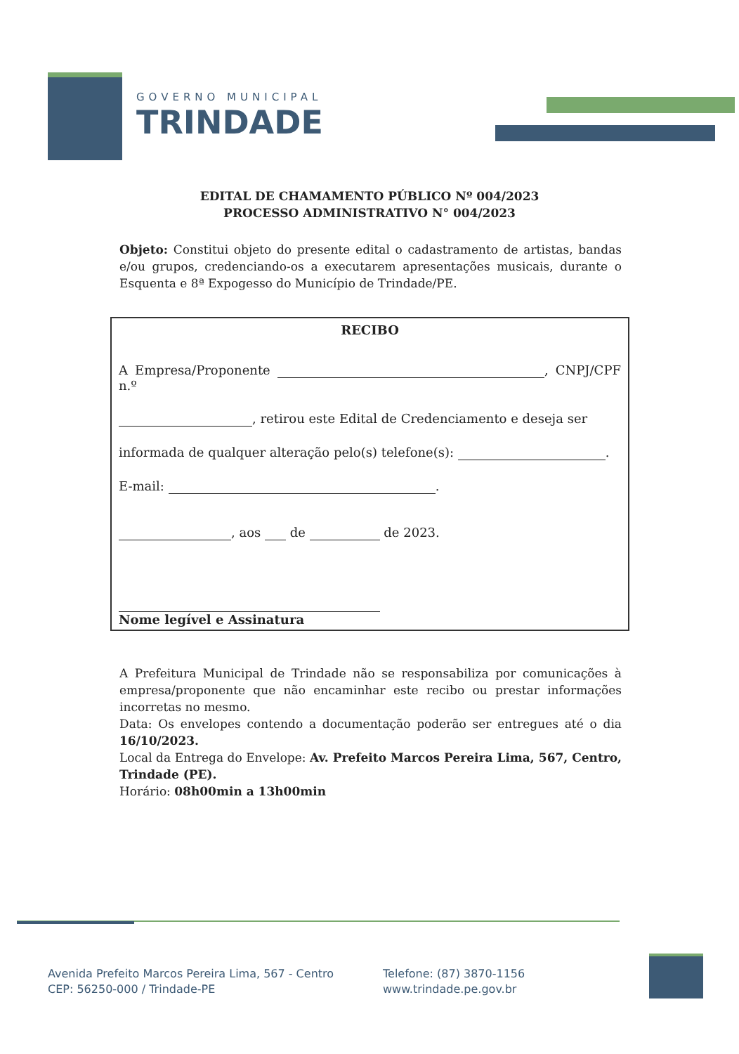GOVERNO MUNICIPAL
TRINDADE
EDITAL DE CHAMAMENTO PÚBLICO Nº 004/2023
PROCESSO ADMINISTRATIVO N° 004/2023
Objeto: Constitui objeto do presente edital o cadastramento de artistas, bandas e/ou grupos, credenciando-os a executarem apresentações musicais, durante o Esquenta e 8ª Expogesso do Município de Trindade/PE.
RECIBO
A Empresa/Proponente , CNPJ/CPF n.º
, retirou este Edital de Credenciamento e deseja ser
informada de qualquer alteração pelo(s) telefone(s): .
E-mail: .
, aos de de 2023.
Nome legível e Assinatura
A Prefeitura Municipal de Trindade não se responsabiliza por comunicações à empresa/proponente que não encaminhar este recibo ou prestar informações incorretas no mesmo.
Data: Os envelopes contendo a documentação poderão ser entregues até o dia 16/10/2023.
Local da Entrega do Envelope: Av. Prefeito Marcos Pereira Lima, 567, Centro, Trindade (PE).
Horário: 08h00min a 13h00min
Avenida Prefeito Marcos Pereira Lima, 567 - Centro
CEP: 56250-000 / Trindade-PE
Telefone: (87) 3870-1156
www.trindade.pe.gov.br